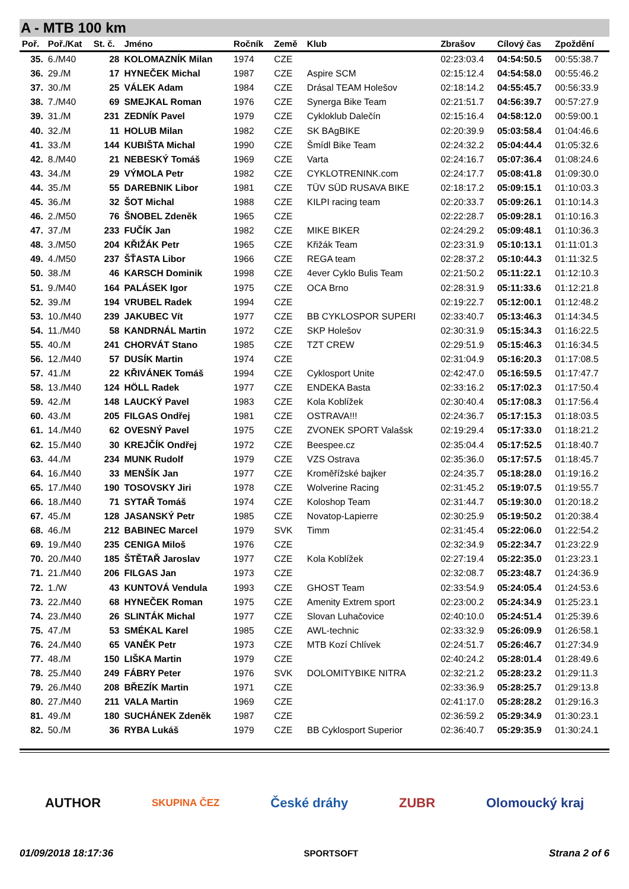A - MTB 100 km
| Poř. | Poř./Kat | St. č. | Jméno | Ročník | Země | Klub | Zbrašov | Cílový čas | Zpoždění |
| --- | --- | --- | --- | --- | --- | --- | --- | --- | --- |
| 35. | 6./M40 | 28 | KOLOMAZNÍK Milan | 1974 | CZE | | 02:23:03.4 | 04:54:50.5 | 00:55:38.7 |
| 36. | 29./M | 17 | HYNEČEK Michal | 1987 | CZE | Aspire SCM | 02:15:12.4 | 04:54:58.0 | 00:55:46.2 |
| 37. | 30./M | 25 | VÁLEK Adam | 1984 | CZE | Drásal TEAM Holešov | 02:18:14.2 | 04:55:45.7 | 00:56:33.9 |
| 38. | 7./M40 | 69 | SMEJKAL Roman | 1976 | CZE | Synerga Bike Team | 02:21:51.7 | 04:56:39.7 | 00:57:27.9 |
| 39. | 31./M | 231 | ZEDNÍK Pavel | 1979 | CZE | Cykloklub Dalečín | 02:15:16.4 | 04:58:12.0 | 00:59:00.1 |
| 40. | 32./M | 11 | HOLUB Milan | 1982 | CZE | SK BAgBIKE | 02:20:39.9 | 05:03:58.4 | 01:04:46.6 |
| 41. | 33./M | 144 | KUBIŠTA Michal | 1990 | CZE | Šmídl Bike Team | 02:24:32.2 | 05:04:44.4 | 01:05:32.6 |
| 42. | 8./M40 | 21 | NEBESKÝ Tomáš | 1969 | CZE | Varta | 02:24:16.7 | 05:07:36.4 | 01:08:24.6 |
| 43. | 34./M | 29 | VÝMOLA Petr | 1982 | CZE | CYKLOTRENINK.com | 02:24:17.7 | 05:08:41.8 | 01:09:30.0 |
| 44. | 35./M | 55 | DAREBNIK Libor | 1981 | CZE | TÜV SÜD RUSAVA BIKE | 02:18:17.2 | 05:09:15.1 | 01:10:03.3 |
| 45. | 36./M | 32 | ŠOT Michal | 1988 | CZE | KILPI racing team | 02:20:33.7 | 05:09:26.1 | 01:10:14.3 |
| 46. | 2./M50 | 76 | ŠNOBEL Zdeněk | 1965 | CZE | | 02:22:28.7 | 05:09:28.1 | 01:10:16.3 |
| 47. | 37./M | 233 | FUČÍK Jan | 1982 | CZE | MIKE BIKER | 02:24:29.2 | 05:09:48.1 | 01:10:36.3 |
| 48. | 3./M50 | 204 | KŘIŽÁK Petr | 1965 | CZE | Křižák Team | 02:23:31.9 | 05:10:13.1 | 01:11:01.3 |
| 49. | 4./M50 | 237 | ŠŤASTA Libor | 1966 | CZE | REGA team | 02:28:37.2 | 05:10:44.3 | 01:11:32.5 |
| 50. | 38./M | 46 | KARSCH Dominik | 1998 | CZE | 4ever Cyklo Bulis Team | 02:21:50.2 | 05:11:22.1 | 01:12:10.3 |
| 51. | 9./M40 | 164 | PALÁSEK Igor | 1975 | CZE | OCA Brno | 02:28:31.9 | 05:11:33.6 | 01:12:21.8 |
| 52. | 39./M | 194 | VRUBEL Radek | 1994 | CZE | | 02:19:22.7 | 05:12:00.1 | 01:12:48.2 |
| 53. | 10./M40 | 239 | JAKUBEC Vít | 1977 | CZE | BB CYKLOSPOR SUPERI | 02:33:40.7 | 05:13:46.3 | 01:14:34.5 |
| 54. | 11./M40 | 58 | KANDRNÁL Martin | 1972 | CZE | SKP Holešov | 02:30:31.9 | 05:15:34.3 | 01:16:22.5 |
| 55. | 40./M | 241 | CHORVÁT Stano | 1985 | CZE | TZT CREW | 02:29:51.9 | 05:15:46.3 | 01:16:34.5 |
| 56. | 12./M40 | 57 | DUSÍK Martin | 1974 | CZE | | 02:31:04.9 | 05:16:20.3 | 01:17:08.5 |
| 57. | 41./M | 22 | KŘIVÁNEK Tomáš | 1994 | CZE | Cyklosport Unite | 02:42:47.0 | 05:16:59.5 | 01:17:47.7 |
| 58. | 13./M40 | 124 | HÖLL Radek | 1977 | CZE | ENDEKA Basta | 02:33:16.2 | 05:17:02.3 | 01:17:50.4 |
| 59. | 42./M | 148 | LAUCKÝ Pavel | 1983 | CZE | Kola Koblížek | 02:30:40.4 | 05:17:08.3 | 01:17:56.4 |
| 60. | 43./M | 205 | FILGAS Ondřej | 1981 | CZE | OSTRAVA!!! | 02:24:36.7 | 05:17:15.3 | 01:18:03.5 |
| 61. | 14./M40 | 62 | OVESNÝ Pavel | 1975 | CZE | ZVONEK SPORT Valašsk | 02:19:29.4 | 05:17:33.0 | 01:18:21.2 |
| 62. | 15./M40 | 30 | KREJČÍK Ondřej | 1972 | CZE | Beespee.cz | 02:35:04.4 | 05:17:52.5 | 01:18:40.7 |
| 63. | 44./M | 234 | MUNK Rudolf | 1979 | CZE | VZS Ostrava | 02:35:36.0 | 05:17:57.5 | 01:18:45.7 |
| 64. | 16./M40 | 33 | MENŠÍK Jan | 1977 | CZE | Kroměřížské bajker | 02:24:35.7 | 05:18:28.0 | 01:19:16.2 |
| 65. | 17./M40 | 190 | TOSOVSKY Jiri | 1978 | CZE | Wolverine Racing | 02:31:45.2 | 05:19:07.5 | 01:19:55.7 |
| 66. | 18./M40 | 71 | SYTAŘ Tomáš | 1974 | CZE | Koloshop Team | 02:31:44.7 | 05:19:30.0 | 01:20:18.2 |
| 67. | 45./M | 128 | JASANSKÝ Petr | 1985 | CZE | Novatop-Lapierre | 02:30:25.9 | 05:19:50.2 | 01:20:38.4 |
| 68. | 46./M | 212 | BABINEC Marcel | 1979 | SVK | Timm | 02:31:45.4 | 05:22:06.0 | 01:22:54.2 |
| 69. | 19./M40 | 235 | CENIGA Miloš | 1976 | CZE | | 02:32:34.9 | 05:22:34.7 | 01:23:22.9 |
| 70. | 20./M40 | 185 | ŠTĚTAŘ Jaroslav | 1977 | CZE | Kola Koblížek | 02:27:19.4 | 05:22:35.0 | 01:23:23.1 |
| 71. | 21./M40 | 206 | FILGAS Jan | 1973 | CZE | | 02:32:08.7 | 05:23:48.7 | 01:24:36.9 |
| 72. | 1./W | 43 | KUNTOVÁ Vendula | 1993 | CZE | GHOST Team | 02:33:54.9 | 05:24:05.4 | 01:24:53.6 |
| 73. | 22./M40 | 68 | HYNEČEK Roman | 1975 | CZE | Amenity Extrem sport | 02:23:00.2 | 05:24:34.9 | 01:25:23.1 |
| 74. | 23./M40 | 26 | SLINTÁK Michal | 1977 | CZE | Slovan Luhačovice | 02:40:10.0 | 05:24:51.4 | 01:25:39.6 |
| 75. | 47./M | 53 | SMÉKAL Karel | 1985 | CZE | AWL-technic | 02:33:32.9 | 05:26:09.9 | 01:26:58.1 |
| 76. | 24./M40 | 65 | VANĚK Petr | 1973 | CZE | MTB Kozí Chlívek | 02:24:51.7 | 05:26:46.7 | 01:27:34.9 |
| 77. | 48./M | 150 | LIŠKA Martin | 1979 | CZE | | 02:40:24.2 | 05:28:01.4 | 01:28:49.6 |
| 78. | 25./M40 | 249 | FÁBRY Peter | 1976 | SVK | DOLOMITYBIKE NITRA | 02:32:21.2 | 05:28:23.2 | 01:29:11.3 |
| 79. | 26./M40 | 208 | BŘEZÍK Martin | 1971 | CZE | | 02:33:36.9 | 05:28:25.7 | 01:29:13.8 |
| 80. | 27./M40 | 211 | VALA Martin | 1969 | CZE | | 02:41:17.0 | 05:28:28.2 | 01:29:16.3 |
| 81. | 49./M | 180 | SUCHÁNEK Zdeněk | 1987 | CZE | | 02:36:59.2 | 05:29:34.9 | 01:30:23.1 |
| 82. | 50./M | 36 | RYBA Lukáš | 1979 | CZE | BB Cyklosport Superior | 02:36:40.7 | 05:29:35.9 | 01:30:24.1 |
AUTHOR SKUPINA ČEZ České dráhy ZUBR Olomoucký kraj
01/09/2018 18:17:36 SPORTSOFT Strana 2 of 6